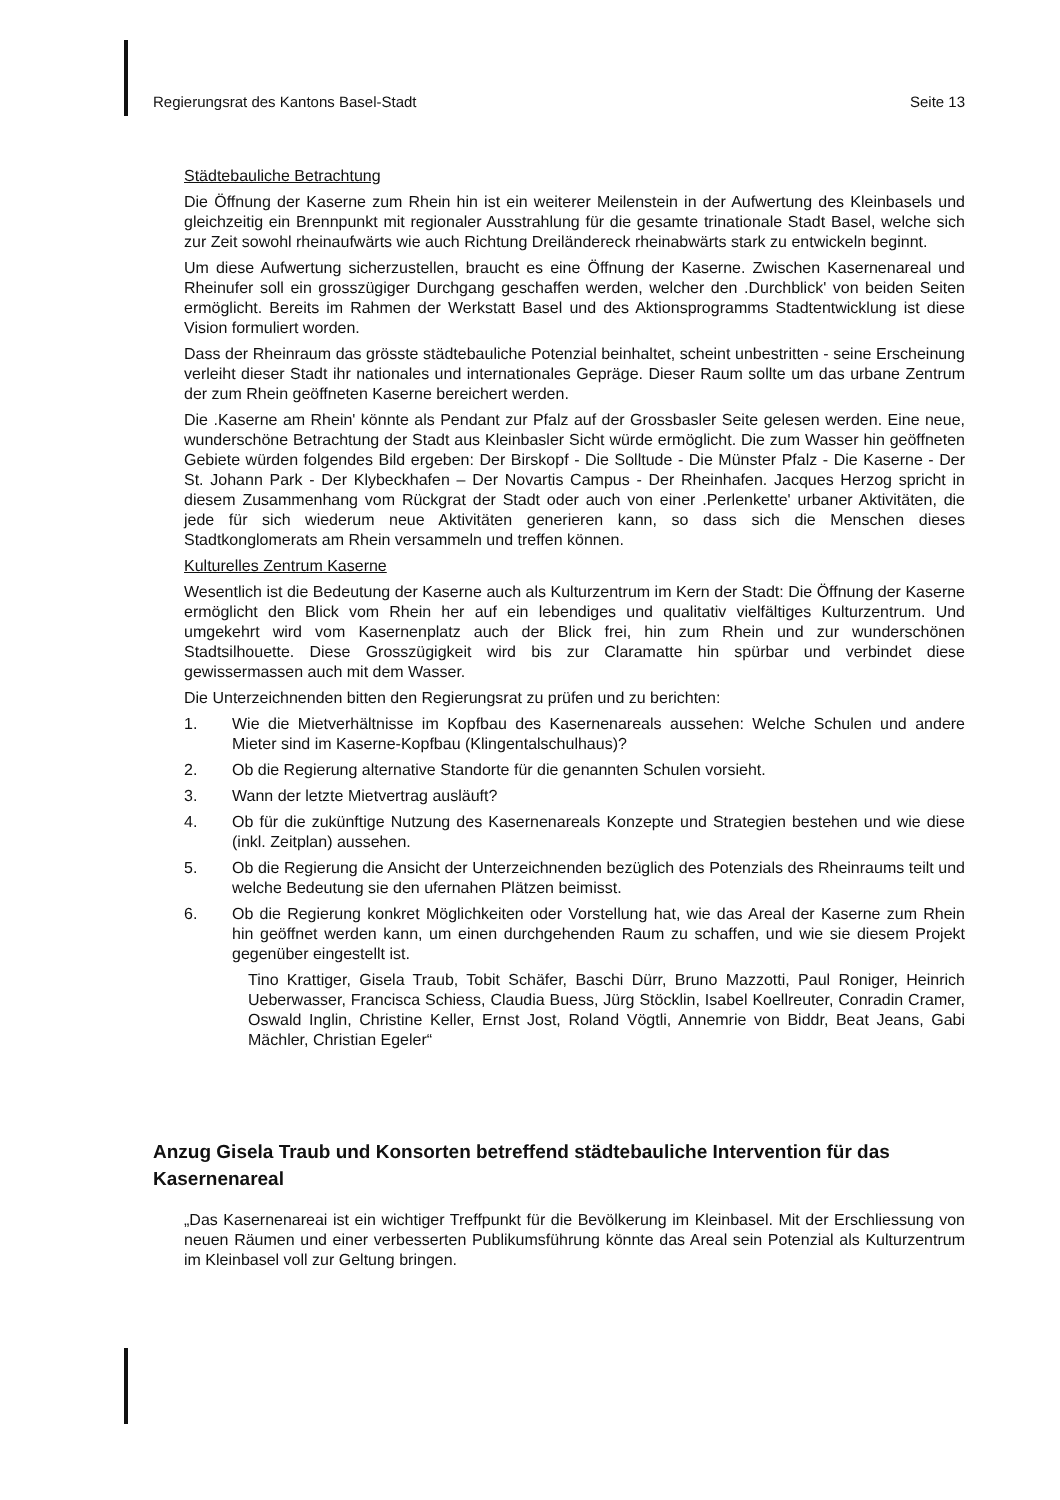Regierungsrat des Kantons Basel-Stadt Seite 13
Städtebauliche Betrachtung
Die Öffnung der Kaserne zum Rhein hin ist ein weiterer Meilenstein in der Aufwertung des Kleinbasels und gleichzeitig ein Brennpunkt mit regionaler Ausstrahlung für die gesamte trinationale Stadt Basel, welche sich zur Zeit sowohl rheinaufwärts wie auch Richtung Dreiländereck rheinabwärts stark zu entwickeln beginnt.
Um diese Aufwertung sicherzustellen, braucht es eine Öffnung der Kaserne. Zwischen Kasernenareal und Rheinufer soll ein grosszügiger Durchgang geschaffen werden, welcher den .Durchblick' von beiden Seiten ermöglicht. Bereits im Rahmen der Werkstatt Basel und des Aktionsprogramms Stadtentwicklung ist diese Vision formuliert worden.
Dass der Rheinraum das grösste städtebauliche Potenzial beinhaltet, scheint unbestritten - seine Erscheinung verleiht dieser Stadt ihr nationales und internationales Gepräge. Dieser Raum sollte um das urbane Zentrum der zum Rhein geöffneten Kaserne bereichert werden.
Die .Kaserne am Rhein' könnte als Pendant zur Pfalz auf der Grossbasler Seite gelesen werden. Eine neue, wunderschöne Betrachtung der Stadt aus Kleinbasler Sicht würde ermöglicht. Die zum Wasser hin geöffneten Gebiete würden folgendes Bild ergeben: Der Birskopf - Die Solltude - Die Münster Pfalz - Die Kaserne - Der St. Johann Park - Der Klybeckhafen – Der Novartis Campus - Der Rheinhafen. Jacques Herzog spricht in diesem Zusammenhang vom Rückgrat der Stadt oder auch von einer .Perlenkette' urbaner Aktivitäten, die jede für sich wiederum neue Aktivitäten generieren kann, so dass sich die Menschen dieses Stadtkonglomerats am Rhein versammeln und treffen können.
Kulturelles Zentrum Kaserne
Wesentlich ist die Bedeutung der Kaserne auch als Kulturzentrum im Kern der Stadt: Die Öffnung der Kaserne ermöglicht den Blick vom Rhein her auf ein lebendiges und qualitativ vielfältiges Kulturzentrum. Und umgekehrt wird vom Kasernenplatz auch der Blick frei, hin zum Rhein und zur wunderschönen Stadtsilhouette. Diese Grosszügigkeit wird bis zur Claramatte hin spürbar und verbindet diese gewissermassen auch mit dem Wasser.
Die Unterzeichnenden bitten den Regierungsrat zu prüfen und zu berichten:
1. Wie die Mietverhältnisse im Kopfbau des Kasernenareals aussehen: Welche Schulen und andere Mieter sind im Kaserne-Kopfbau (Klingentalschulhaus)?
2. Ob die Regierung alternative Standorte für die genannten Schulen vorsieht.
3. Wann der letzte Mietvertrag ausläuft?
4. Ob für die zukünftige Nutzung des Kasernenareals Konzepte und Strategien bestehen und wie diese (inkl. Zeitplan) aussehen.
5. Ob die Regierung die Ansicht der Unterzeichnenden bezüglich des Potenzials des Rheinraums teilt und welche Bedeutung sie den ufernahen Plätzen beimisst.
6. Ob die Regierung konkret Möglichkeiten oder Vorstellung hat, wie das Areal der Kaserne zum Rhein hin geöffnet werden kann, um einen durchgehenden Raum zu schaffen, und wie sie diesem Projekt gegenüber eingestellt ist.
Tino Krattiger, Gisela Traub, Tobit Schäfer, Baschi Dürr, Bruno Mazzotti, Paul Roniger, Heinrich Ueberwasser, Francisca Schiess, Claudia Buess, Jürg Stöcklin, Isabel Koellreuter, Conradin Cramer, Oswald Inglin, Christine Keller, Ernst Jost, Roland Vögtli, Annemrie von Biddr, Beat Jeans, Gabi Mächler, Christian Egeler“
Anzug Gisela Traub und Konsorten betreffend städtebauliche Intervention für das Kasernenareal
„Das Kasernenareai ist ein wichtiger Treffpunkt für die Bevölkerung im Kleinbasel. Mit der Erschliessung von neuen Räumen und einer verbesserten Publikumsführung könnte das Areal sein Potenzial als Kulturzentrum im Kleinbasel voll zur Geltung bringen.